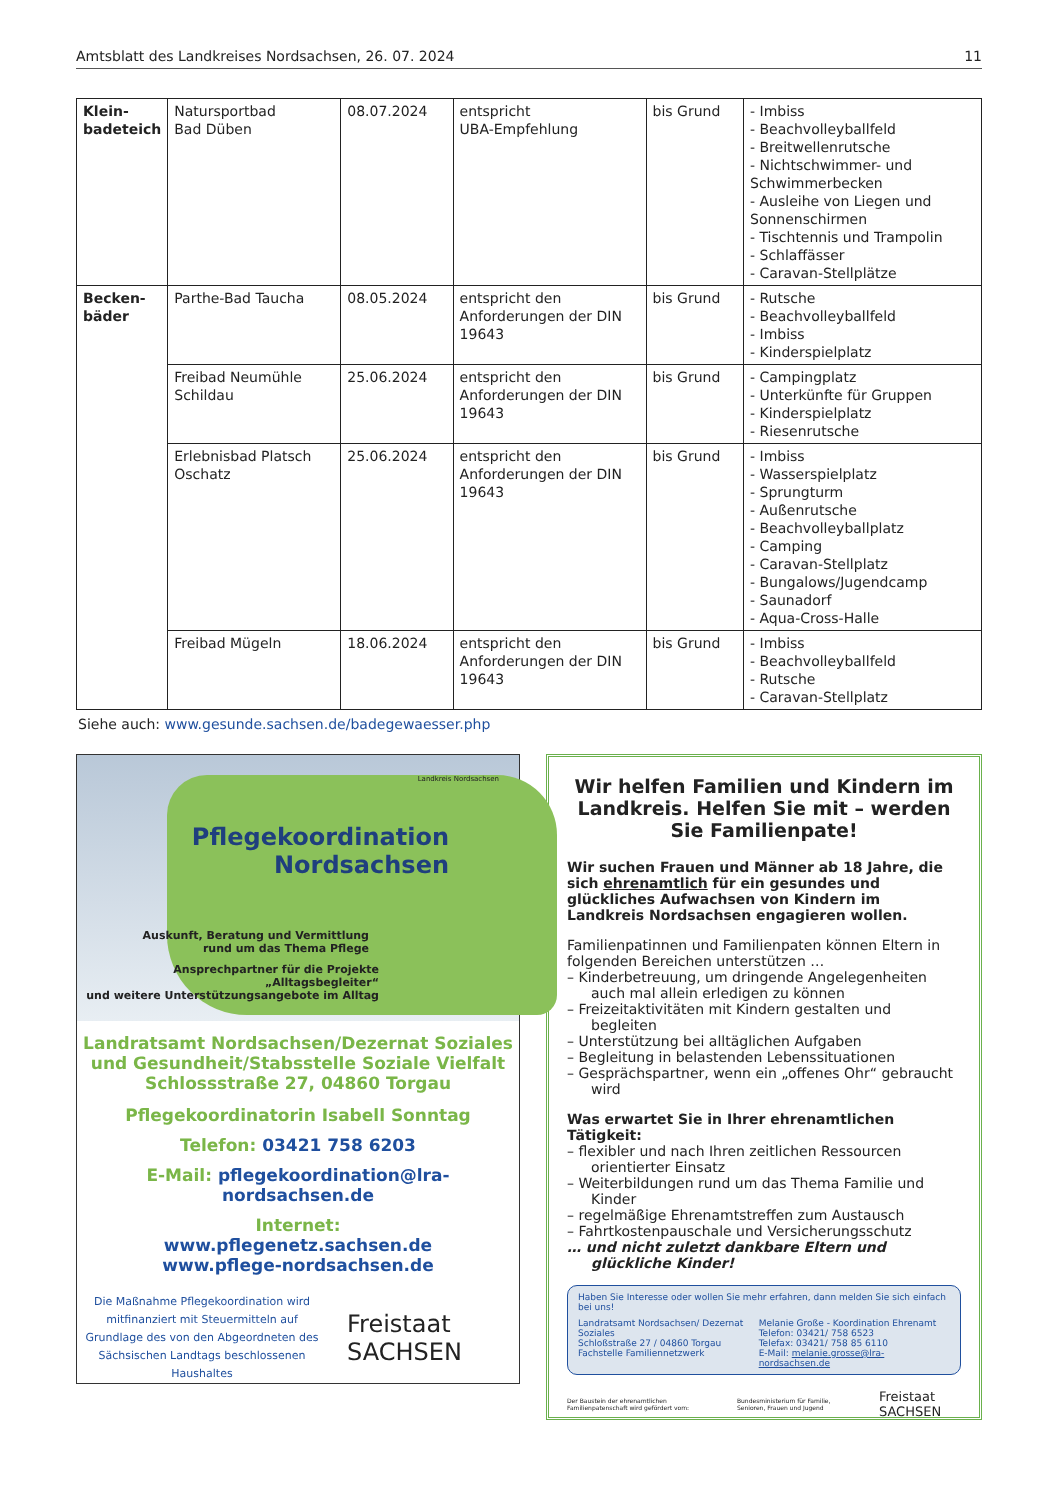Amtsblatt des Landkreises Nordsachsen, 26. 07. 2024 11
| Klein- badeteich | Natursportbad Bad Düben | 08.07.2024 | entspricht UBA-Empfehlung | bis Grund | - Imbiss - Beachvolleyballfeld - Breitwellenrutsche - Nichtschwimmer- und Schwimmerbecken - Ausleihe von Liegen und Sonnenschirmen - Tischtennis und Trampolin - Schlaffässer - Caravan-Stellplätze |
| Becken- bäder | Parthe-Bad Taucha | 08.05.2024 | entspricht den Anforderungen der DIN 19643 | bis Grund | - Rutsche - Beachvolleyballfeld - Imbiss - Kinderspielplatz |
| | Freibad Neumühle Schildau | 25.06.2024 | entspricht den Anforderungen der DIN 19643 | bis Grund | - Campingplatz - Unterkünfte für Gruppen - Kinderspielplatz - Riesenrutsche |
| | Erlebnisbad Platsch Oschatz | 25.06.2024 | entspricht den Anforderungen der DIN 19643 | bis Grund | - Imbiss - Wasserspielplatz - Sprungturm - Außenrutsche - Beachvolleyballplatz - Camping - Caravan-Stellplatz - Bungalows/Jugendcamp - Saunadorf - Aqua-Cross-Halle |
| | Freibad Mügeln | 18.06.2024 | entspricht den Anforderungen der DIN 19643 | bis Grund | - Imbiss - Beachvolleyballfeld - Rutsche - Caravan-Stellplatz |
Siehe auch: www.gesunde.sachsen.de/badegewaesser.php
Landkreis Nordsachsen
Pflegekoordination
Nordsachsen
Auskunft, Beratung und Vermittlung
rund um das Thema Pflege
Ansprechpartner für die Projekte „Alltagsbegleiter“
und weitere Unterstützungsangebote im Alltag
Landratsamt Nordsachsen/Dezernat Soziales
und Gesundheit/Stabsstelle Soziale Vielfalt
Schlossstraße 27, 04860 Torgau
Pflegekoordinatorin Isabell Sonntag
Telefon: 03421 758 6203
E-Mail: pflegekoordination@lra-nordsachsen.de
Internet:
www.pflegenetz.sachsen.de
www.pflege-nordsachsen.de
Die Maßnahme Pflegekoordination wird mitfinanziert mit Steuermitteln auf Grundlage des von den Abgeordneten des Sächsischen Landtags beschlossenen Haushaltes
Freistaat
SACHSEN
Wir helfen Familien und Kindern im Landkreis. Helfen Sie mit – werden Sie Familienpate!
Wir suchen Frauen und Männer ab 18 Jahre, die sich ehrenamtlich für ein gesundes und glückliches Aufwachsen von Kindern im Landkreis Nordsachsen engagieren wollen.
Familienpatinnen und Familienpaten können Eltern in folgenden Bereichen unterstützen …
– Kinderbetreuung, um dringende Angelegenheiten auch mal allein erledigen zu können
– Freizeitaktivitäten mit Kindern gestalten und begleiten
– Unterstützung bei alltäglichen Aufgaben
– Begleitung in belastenden Lebenssituationen
– Gesprächspartner, wenn ein „offenes Ohr“ gebraucht wird
Was erwartet Sie in Ihrer ehrenamtlichen Tätigkeit:
– flexibler und nach Ihren zeitlichen Ressourcen orientierter Einsatz
– Weiterbildungen rund um das Thema Familie und Kinder
– regelmäßige Ehrenamtstreffen zum Austausch
– Fahrtkostenpauschale und Versicherungsschutz
… und nicht zuletzt dankbare Eltern und glückliche Kinder!
Haben Sie Interesse oder wollen Sie mehr erfahren, dann melden Sie sich einfach bei uns!
Landratsamt Nordsachsen/ Dezernat Soziales
Schloßstraße 27 / 04860 Torgau
Fachstelle Familiennetzwerk
Melanie Große - Koordination Ehrenamt
Telefon: 03421/ 758 6523
Telefax: 03421/ 758 85 6110
E-Mail: melanie.grosse@lra-nordsachsen.de
Der Baustein der ehrenamtlichen Familienpatenschaft wird gefördert vom: Bundesministerium für Familie, Senioren, Frauen und Jugend Freistaat SACHSEN